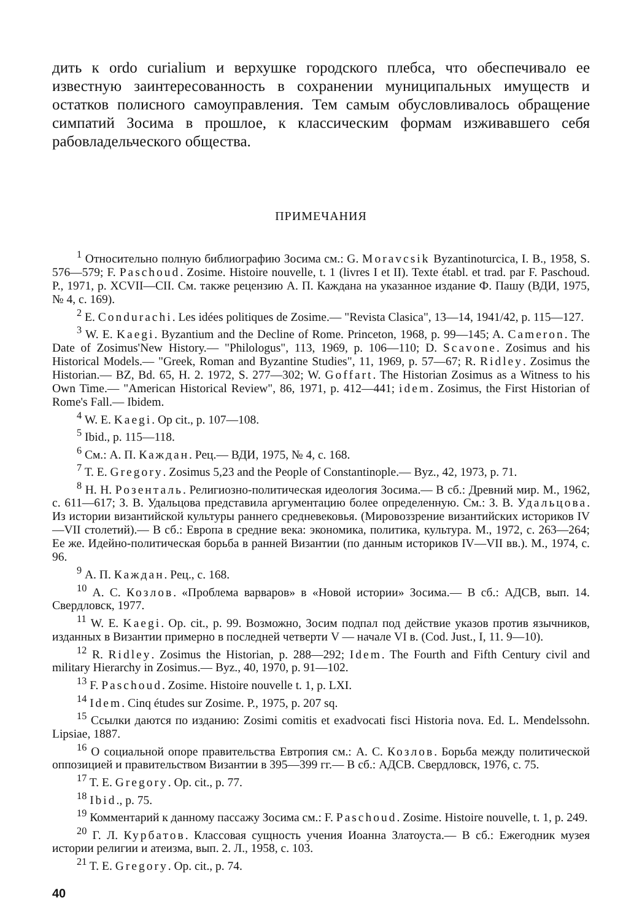дить к ordo curialium и верхушке городского плебса, что обеспечивало ее известную заинтересованность в сохранении муниципальных имуществ и остатков полисного самоуправления. Тем самым обусловливалось обращение симпатий Зосима в прошлое, к классическим формам изживавшего себя рабовладельческого общества.
ПРИМЕЧАНИЯ
<sup>1</sup> Относительно полную библиографию Зосима см.: G. Moravcsik Byzantinoturcica, I. B., 1958, S. 576—579; F. Paschoud. Zosime. Histoire nouvelle, t. 1 (livres I et II). Texte établ. et trad. par F. Paschoud. P., 1971, p. XCVII—CII. См. также рецензию А. П. Каждана на указанное издание Ф. Пашу (ВДИ, 1975, № 4, с. 169).
<sup>2</sup> E. Condurachi. Les idées politiques de Zosime.— "Revista Clasica", 13—14, 1941/42, p. 115—127.
<sup>3</sup> W. E. Kaegi. Byzantium and the Decline of Rome. Princeton, 1968, p. 99—145; A. Cameron. The Date of Zosimus'New History.— "Philologus", 113, 1969, p. 106—110; D. Scavone. Zosimus and his Historical Models.— "Greek, Roman and Byzantine Studies", 11, 1969, p. 57—67; R. Ridley. Zosimus the Historian.— BZ, Bd. 65, H. 2. 1972, S. 277—302; W. Goffart. The Historian Zosimus as a Witness to his Own Time.— "American Historical Review", 86, 1971, p. 412—441; idem. Zosimus, the First Historian of Rome's Fall.— Ibidem.
<sup>4</sup> W. E. Kaegi. Op cit., p. 107—108.
<sup>5</sup> Ibid., p. 115—118.
<sup>6</sup> См.: А. П. Каждан. Рец.— ВДИ, 1975, № 4, с. 168.
<sup>7</sup> T. E. Gregory. Zosimus 5,23 and the People of Constantinople.— Byz., 42, 1973, p. 71.
<sup>8</sup> Н. Н. Розенталь. Религиозно-политическая идеология Зосима.— В сб.: Древний мир. М., 1962, с. 611—617; З. В. Удальцова представила аргументацию более определенную. См.: З. В. Удальцова. Из истории византийской культуры раннего средневековья. (Мировоззрение византийских историков IV—VII столетий).— В сб.: Европа в средние века: экономика, политика, культура. М., 1972, с. 263—264; Ее же. Идейно-политическая борьба в ранней Византии (по данным историков IV—VII вв.). М., 1974, с. 96.
<sup>9</sup> А. П. Каждан. Рец., с. 168.
<sup>10</sup> А. С. Козлов. «Проблема варваров» в «Новой истории» Зосима.— В сб.: АДСВ, вып. 14. Свердловск, 1977.
<sup>11</sup> W. E. Kaegi. Op. cit., p. 99. Возможно, Зосим подпал под действие указов против язычников, изданных в Византии примерно в последней четверти V — начале VI в. (Cod. Just., I, 11. 9—10).
<sup>12</sup> R. Ridley. Zosimus the Historian, p. 288—292; Idem. The Fourth and Fifth Century civil and military Hierarchy in Zosimus.— Byz., 40, 1970, p. 91—102.
<sup>13</sup> F. Paschoud. Zosime. Histoire nouvelle t. 1, p. LXI.
<sup>14</sup> Idem. Cinq études sur Zosime. P., 1975, p. 207 sq.
<sup>15</sup> Ссылки даются по изданию: Zosimi comitis et exadvocati fisci Historia nova. Ed. L. Mendelssohn. Lipsiae, 1887.
<sup>16</sup> О социальной опоре правительства Евтропия см.: А. С. Козлов. Борьба между политической оппозицией и правительством Византии в 395—399 гг.— В сб.: АДСВ. Свердловск, 1976, с. 75.
<sup>17</sup> T. E. Gregory. Op. cit., p. 77.
<sup>18</sup> Ibid., p. 75.
<sup>19</sup> Комментарий к данному пассажу Зосима см.: F. Paschoud. Zosime. Histoire nouvelle, t. 1, p. 249.
<sup>20</sup> Г. Л. Курбатов. Классовая сущность учения Иоанна Златоуста.— В сб.: Ежегодник музея истории религии и атеизма, вып. 2. Л., 1958, с. 103.
<sup>21</sup> T. E. Gregory. Op. cit., p. 74.
40